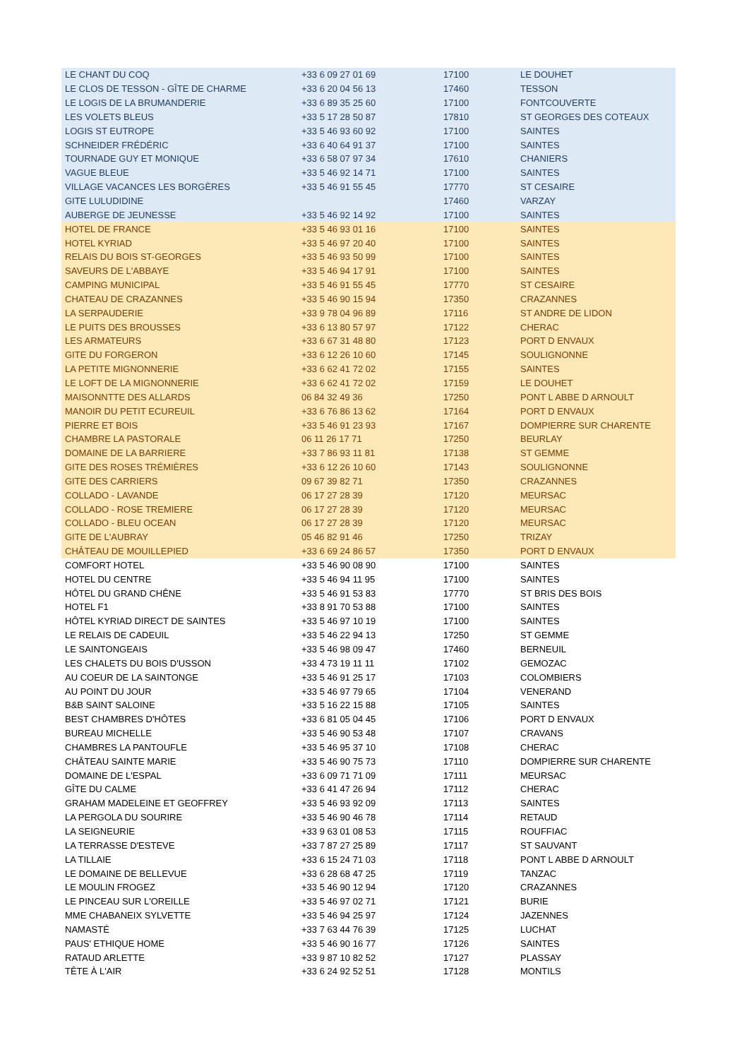| LE CHANT DU COQ | +33 6 09 27 01 69 | 17100 | LE DOUHET |
| LE CLOS DE TESSON - GÎTE DE CHARME | +33 6 20 04 56 13 | 17460 | TESSON |
| LE LOGIS DE LA BRUMANDERIE | +33 6 89 35 25 60 | 17100 | FONTCOUVERTE |
| LES VOLETS BLEUS | +33 5 17 28 50 87 | 17810 | ST GEORGES DES COTEAUX |
| LOGIS ST EUTROPE | +33 5 46 93 60 92 | 17100 | SAINTES |
| SCHNEIDER FRÉDÉRIC | +33 6 40 64 91 37 | 17100 | SAINTES |
| TOURNADE GUY ET MONIQUE | +33 6 58 07 97 34 | 17610 | CHANIERS |
| VAGUE BLEUE | +33 5 46 92 14 71 | 17100 | SAINTES |
| VILLAGE VACANCES LES BORGÈRES | +33 5 46 91 55 45 | 17770 | ST CESAIRE |
| GITE LULUDIDINE | | 17460 | VARZAY |
| AUBERGE DE JEUNESSE | +33 5 46 92 14 92 | 17100 | SAINTES |
| HOTEL DE FRANCE | +33 5 46 93 01 16 | 17100 | SAINTES |
| HOTEL KYRIAD | +33 5 46 97 20 40 | 17100 | SAINTES |
| RELAIS DU BOIS ST-GEORGES | +33 5 46 93 50 99 | 17100 | SAINTES |
| SAVEURS DE L'ABBAYE | +33 5 46 94 17 91 | 17100 | SAINTES |
| CAMPING MUNICIPAL | +33 5 46 91 55 45 | 17770 | ST CESAIRE |
| CHATEAU DE CRAZANNES | +33 5 46 90 15 94 | 17350 | CRAZANNES |
| LA SERPAUDERIE | +33 9 78 04 96 89 | 17116 | ST ANDRE DE LIDON |
| LE PUITS DES BROUSSES | +33 6 13 80 57 97 | 17122 | CHERAC |
| LES ARMATEURS | +33 6 67 31 48 80 | 17123 | PORT D ENVAUX |
| GITE DU FORGERON | +33 6 12 26 10 60 | 17145 | SOULIGNONNE |
| LA PETITE MIGNONNERIE | +33 6 62 41 72 02 | 17155 | SAINTES |
| LE LOFT DE LA MIGNONNERIE | +33 6 62 41 72 02 | 17159 | LE DOUHET |
| MAISONNTTE DES ALLARDS | 06 84 32 49 36 | 17250 | PONT L ABBE D ARNOULT |
| MANOIR DU PETIT ECUREUIL | +33 6 76 86 13 62 | 17164 | PORT D ENVAUX |
| PIERRE ET BOIS | +33 5 46 91 23 93 | 17167 | DOMPIERRE SUR CHARENTE |
| CHAMBRE LA PASTORALE | 06 11 26 17 71 | 17250 | BEURLAY |
| DOMAINE DE LA BARRIERE | +33 7 86 93 11 81 | 17138 | ST GEMME |
| GITE DES ROSES TRÉMIÈRES | +33 6 12 26 10 60 | 17143 | SOULIGNONNE |
| GITE DES CARRIERS | 09 67 39 82 71 | 17350 | CRAZANNES |
| COLLADO - LAVANDE | 06 17 27 28 39 | 17120 | MEURSAC |
| COLLADO - ROSE TREMIERE | 06 17 27 28 39 | 17120 | MEURSAC |
| COLLADO - BLEU OCEAN | 06 17 27 28 39 | 17120 | MEURSAC |
| GITE DE L'AUBRAY | 05 46 82 91 46 | 17250 | TRIZAY |
| CHÂTEAU DE MOUILLEPIED | +33 6 69 24 86 57 | 17350 | PORT D ENVAUX |
| COMFORT HOTEL | +33 5 46 90 08 90 | 17100 | SAINTES |
| HOTEL DU CENTRE | +33 5 46 94 11 95 | 17100 | SAINTES |
| HÔTEL DU GRAND CHÊNE | +33 5 46 91 53 83 | 17770 | ST BRIS DES BOIS |
| HOTEL F1 | +33 8 91 70 53 88 | 17100 | SAINTES |
| HÔTEL KYRIAD DIRECT DE SAINTES | +33 5 46 97 10 19 | 17100 | SAINTES |
| LE RELAIS DE CADEUIL | +33 5 46 22 94 13 | 17250 | ST GEMME |
| LE SAINTONGEAIS | +33 5 46 98 09 47 | 17460 | BERNEUIL |
| LES CHALETS DU BOIS D'USSON | +33 4 73 19 11 11 | 17102 | GEMOZAC |
| AU COEUR DE LA SAINTONGE | +33 5 46 91 25 17 | 17103 | COLOMBIERS |
| AU POINT DU JOUR | +33 5 46 97 79 65 | 17104 | VENERAND |
| B&B SAINT SALOINE | +33 5 16 22 15 88 | 17105 | SAINTES |
| BEST CHAMBRES D'HÔTES | +33 6 81 05 04 45 | 17106 | PORT D ENVAUX |
| BUREAU MICHELLE | +33 5 46 90 53 48 | 17107 | CRAVANS |
| CHAMBRES LA PANTOUFLE | +33 5 46 95 37 10 | 17108 | CHERAC |
| CHÂTEAU SAINTE MARIE | +33 5 46 90 75 73 | 17110 | DOMPIERRE SUR CHARENTE |
| DOMAINE DE L'ESPAL | +33 6 09 71 71 09 | 17111 | MEURSAC |
| GÎTE DU CALME | +33 6 41 47 26 94 | 17112 | CHERAC |
| GRAHAM MADELEINE ET GEOFFREY | +33 5 46 93 92 09 | 17113 | SAINTES |
| LA PERGOLA DU SOURIRE | +33 5 46 90 46 78 | 17114 | RETAUD |
| LA SEIGNEURIE | +33 9 63 01 08 53 | 17115 | ROUFFIAC |
| LA TERRASSE D'ESTEVE | +33 7 87 27 25 89 | 17117 | ST SAUVANT |
| LA TILLAIE | +33 6 15 24 71 03 | 17118 | PONT L ABBE D ARNOULT |
| LE DOMAINE DE BELLEVUE | +33 6 28 68 47 25 | 17119 | TANZAC |
| LE MOULIN FROGEZ | +33 5 46 90 12 94 | 17120 | CRAZANNES |
| LE PINCEAU SUR L'OREILLE | +33 5 46 97 02 71 | 17121 | BURIE |
| MME CHABANEIX SYLVETTE | +33 5 46 94 25 97 | 17124 | JAZENNES |
| NAMASTÉ | +33 7 63 44 76 39 | 17125 | LUCHAT |
| PAUS' ETHIQUE HOME | +33 5 46 90 16 77 | 17126 | SAINTES |
| RATAUD ARLETTE | +33 9 87 10 82 52 | 17127 | PLASSAY |
| TÊTE À L'AIR | +33 6 24 92 52 51 | 17128 | MONTILS |